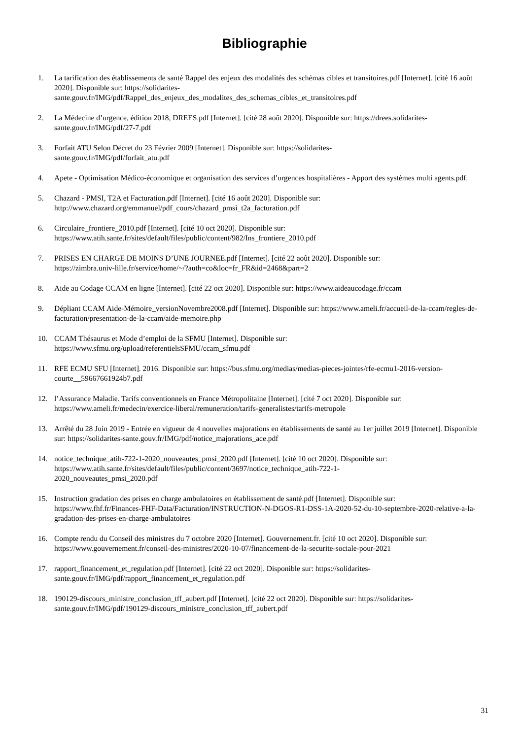Bibliographie
1. La tarification des établissements de santé Rappel des enjeux des modalités des schémas cibles et transitoires.pdf [Internet]. [cité 16 août 2020]. Disponible sur: https://solidarites-
sante.gouv.fr/IMG/pdf/Rappel_des_enjeux_des_modalites_des_schemas_cibles_et_transitoires.pdf
2. La Médecine d’urgence, édition 2018, DREES.pdf [Internet]. [cité 28 août 2020]. Disponible sur: https://drees.solidarites-sante.gouv.fr/IMG/pdf/27-7.pdf
3. Forfait ATU Selon Décret du 23 Février 2009 [Internet]. Disponible sur: https://solidarites-
sante.gouv.fr/IMG/pdf/forfait_atu.pdf
4. Apete - Optimisation Médico-économique et organisation des services d’urgences hospitalières - Apport des systèmes multi agents.pdf.
5. Chazard - PMSI, T2A et Facturation.pdf [Internet]. [cité 16 août 2020]. Disponible sur:
http://www.chazard.org/emmanuel/pdf_cours/chazard_pmsi_t2a_facturation.pdf
6. Circulaire_frontiere_2010.pdf [Internet]. [cité 10 oct 2020]. Disponible sur:
https://www.atih.sante.fr/sites/default/files/public/content/982/Ins_frontiere_2010.pdf
7. PRISES EN CHARGE DE MOINS D’UNE JOURNEE.pdf [Internet]. [cité 22 août 2020]. Disponible sur:
https://zimbra.univ-lille.fr/service/home/~/?auth=co&loc=fr_FR&id=2468&part=2
8. Aide au Codage CCAM en ligne [Internet]. [cité 22 oct 2020]. Disponible sur: https://www.aideaucodage.fr/ccam
9. Dépliant CCAM Aide-Mémoire_versionNovembre2008.pdf [Internet]. Disponible sur: https://www.ameli.fr/accueil-de-la-ccam/regles-de-facturation/presentation-de-la-ccam/aide-memoire.php
10. CCAM Thésaurus et Mode d’emploi de la SFMU [Internet]. Disponible sur:
https://www.sfmu.org/upload/referentielsSFMU/ccam_sfmu.pdf
11. RFE ECMU SFU [Internet]. 2016. Disponible sur: https://bus.sfmu.org/medias/medias-pieces-jointes/rfe-ecmu1-2016-version-courte__59667661924b7.pdf
12. l’Assurance Maladie. Tarifs conventionnels en France Métropolitaine [Internet]. [cité 7 oct 2020]. Disponible sur:
https://www.ameli.fr/medecin/exercice-liberal/remuneration/tarifs-generalistes/tarifs-metropole
13. Arrêté du 28 Juin 2019 - Entrée en vigueur de 4 nouvelles majorations en établissements de santé au 1er juillet 2019 [Internet]. Disponible sur: https://solidarites-sante.gouv.fr/IMG/pdf/notice_majorations_ace.pdf
14. notice_technique_atih-722-1-2020_nouveautes_pmsi_2020.pdf [Internet]. [cité 10 oct 2020]. Disponible sur:
https://www.atih.sante.fr/sites/default/files/public/content/3697/notice_technique_atih-722-1-
2020_nouveautes_pmsi_2020.pdf
15. Instruction gradation des prises en charge ambulatoires en établissement de santé.pdf [Internet]. Disponible sur:
https://www.fhf.fr/Finances-FHF-Data/Facturation/INSTRUCTION-N-DGOS-R1-DSS-1A-2020-52-du-10-septembre-2020-relative-a-la-gradation-des-prises-en-charge-ambulatoires
16. Compte rendu du Conseil des ministres du 7 octobre 2020 [Internet]. Gouvernement.fr. [cité 10 oct 2020]. Disponible sur:
https://www.gouvernement.fr/conseil-des-ministres/2020-10-07/financement-de-la-securite-sociale-pour-2021
17. rapport_financement_et_regulation.pdf [Internet]. [cité 22 oct 2020]. Disponible sur: https://solidarites-
sante.gouv.fr/IMG/pdf/rapport_financement_et_regulation.pdf
18. 190129-discours_ministre_conclusion_tff_aubert.pdf [Internet]. [cité 22 oct 2020]. Disponible sur: https://solidarites-sante.gouv.fr/IMG/pdf/190129-discours_ministre_conclusion_tff_aubert.pdf
31